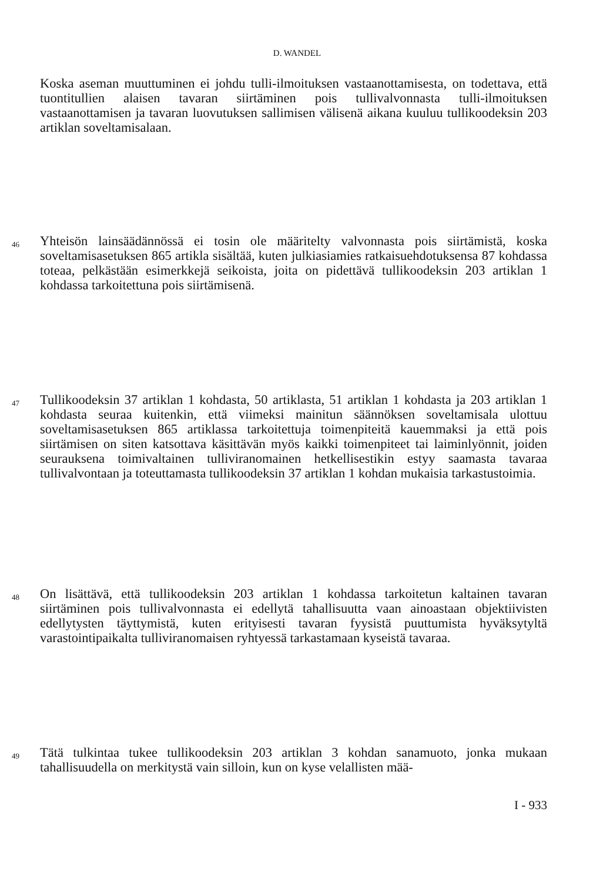D. WANDEL
Koska aseman muuttuminen ei johdu tulli-ilmoituksen vastaanottamisesta, on todettava, että tuontitullien alaisen tavaran siirtäminen pois tullivalvonnasta tulli-ilmoituksen vastaanottamisen ja tavaran luovutuksen sallimisen välisenä aikana kuuluu tullikoodeksin 203 artiklan soveltamisalaan.
46
Yhteisön lainsäädännössä ei tosin ole määritelty valvonnasta pois siirtämistä, koska soveltamisasetuksen 865 artikla sisältää, kuten julkiasiamies ratkaisuehdotuksensa 87 kohdassa toteaa, pelkästään esimerkkejä seikoista, joita on pidettävä tullikoodeksin 203 artiklan 1 kohdassa tarkoitettuna pois siirtämisenä.
47
Tullikoodeksin 37 artiklan 1 kohdasta, 50 artiklasta, 51 artiklan 1 kohdasta ja 203 artiklan 1 kohdasta seuraa kuitenkin, että viimeksi mainitun säännöksen soveltamisala ulottuu soveltamisasetuksen 865 artiklassa tarkoitettuja toimenpiteitä kauemmaksi ja että pois siirtämisen on siten katsottava käsittävän myös kaikki toimenpiteet tai laiminlyönnit, joiden seurauksena toimivaltainen tulliviranomainen hetkellisestikin estyy saamasta tavaraa tullivalvontaan ja toteuttamasta tullikoodeksin 37 artiklan 1 kohdan mukaisia tarkastustoimia.
48
On lisättävä, että tullikoodeksin 203 artiklan 1 kohdassa tarkoitetun kaltainen tavaran siirtäminen pois tullivalvonnasta ei edellytä tahallisuutta vaan ainoastaan objektiivisten edellytysten täyttymistä, kuten erityisesti tavaran fyysistä puuttumista hyväksytyltä varastointipaikalta tulliviranomaisen ryhtyessä tarkastamaan kyseistä tavaraa.
49
Tätä tulkintaa tukee tullikoodeksin 203 artiklan 3 kohdan sanamuoto, jonka mukaan tahallisuudella on merkitystä vain silloin, kun on kyse velallisten mää-
I - 933